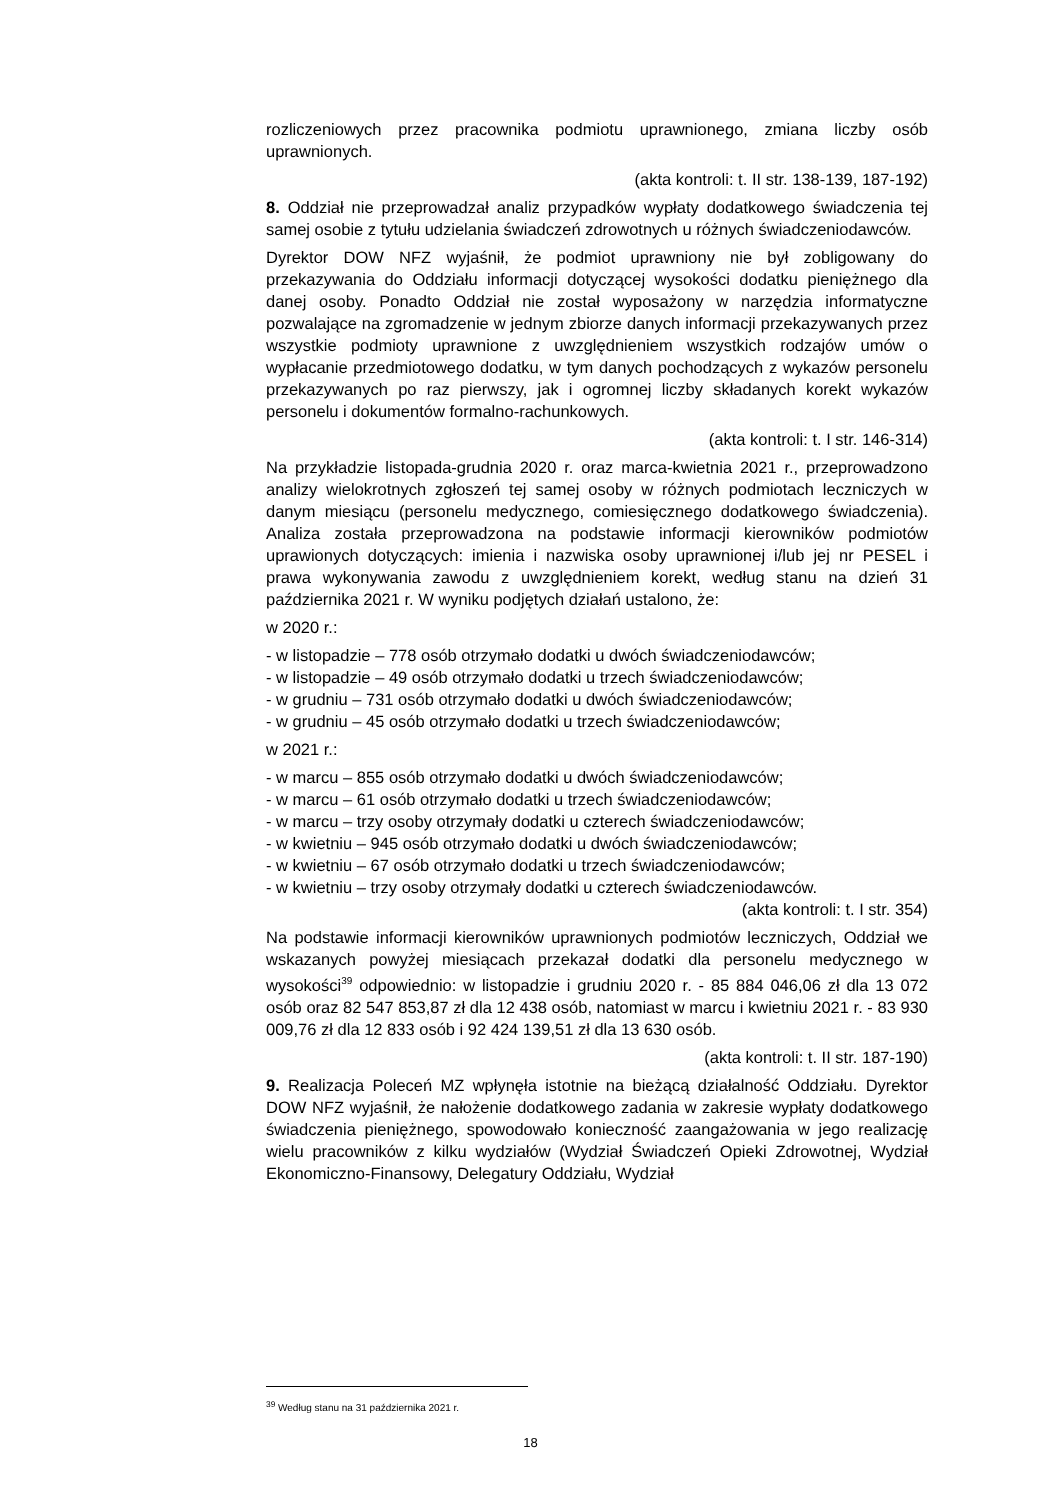rozliczeniowych przez pracownika podmiotu uprawnionego, zmiana liczby osób uprawnionych.
(akta kontroli: t. II str. 138-139, 187-192)
8. Oddział nie przeprowadzał analiz przypadków wypłaty dodatkowego świadczenia tej samej osobie z tytułu udzielania świadczeń zdrowotnych u różnych świadczeniodawców.
Dyrektor DOW NFZ wyjaśnił, że podmiot uprawniony nie był zobligowany do przekazywania do Oddziału informacji dotyczącej wysokości dodatku pieniężnego dla danej osoby. Ponadto Oddział nie został wyposażony w narzędzia informatyczne pozwalające na zgromadzenie w jednym zbiorze danych informacji przekazywanych przez wszystkie podmioty uprawnione z uwzględnieniem wszystkich rodzajów umów o wypłacanie przedmiotowego dodatku, w tym danych pochodzących z wykazów personelu przekazywanych po raz pierwszy, jak i ogromnej liczby składanych korekt wykazów personelu i dokumentów formalno-rachunkowych.
(akta kontroli: t. I str. 146-314)
Na przykładzie listopada-grudnia 2020 r. oraz marca-kwietnia 2021 r., przeprowadzono analizy wielokrotnych zgłoszeń tej samej osoby w różnych podmiotach leczniczych w danym miesiącu (personelu medycznego, comiesięcznego dodatkowego świadczenia). Analiza została przeprowadzona na podstawie informacji kierowników podmiotów uprawionych dotyczących: imienia i nazwiska osoby uprawnionej i/lub jej nr PESEL i prawa wykonywania zawodu z uwzględnieniem korekt, według stanu na dzień 31 października 2021 r. W wyniku podjętych działań ustalono, że:
w 2020 r.:
- w listopadzie – 778 osób otrzymało dodatki u dwóch świadczeniodawców;
- w listopadzie – 49 osób otrzymało dodatki u trzech świadczeniodawców;
- w grudniu – 731 osób otrzymało dodatki u dwóch świadczeniodawców;
- w grudniu – 45 osób otrzymało dodatki u trzech świadczeniodawców;
w 2021 r.:
- w marcu – 855 osób otrzymało dodatki u dwóch świadczeniodawców;
- w marcu – 61 osób otrzymało dodatki u trzech świadczeniodawców;
- w marcu – trzy osoby otrzymały dodatki u czterech świadczeniodawców;
- w kwietniu – 945 osób otrzymało dodatki u dwóch świadczeniodawców;
- w kwietniu – 67 osób otrzymało dodatki u trzech świadczeniodawców;
- w kwietniu – trzy osoby otrzymały dodatki u czterech świadczeniodawców.
(akta kontroli: t. I str. 354)
Na podstawie informacji kierowników uprawnionych podmiotów leczniczych, Oddział we wskazanych powyżej miesiącach przekazał dodatki dla personelu medycznego w wysokości<sup>39</sup> odpowiednio: w listopadzie i grudniu 2020 r. - 85 884 046,06 zł dla 13 072 osób oraz 82 547 853,87 zł dla 12 438 osób, natomiast w marcu i kwietniu 2021 r. - 83 930 009,76 zł dla 12 833 osób i 92 424 139,51 zł dla 13 630 osób.
(akta kontroli: t. II str. 187-190)
9. Realizacja Poleceń MZ wpłynęła istotnie na bieżącą działalność Oddziału. Dyrektor DOW NFZ wyjaśnił, że nałożenie dodatkowego zadania w zakresie wypłaty dodatkowego świadczenia pieniężnego, spowodowało konieczność zaangażowania w jego realizację wielu pracowników z kilku wydziałów (Wydział Świadczeń Opieki Zdrowotnej, Wydział Ekonomiczno-Finansowy, Delegatury Oddziału, Wydział
<sup>39</sup> Według stanu na 31 października 2021 r.
18